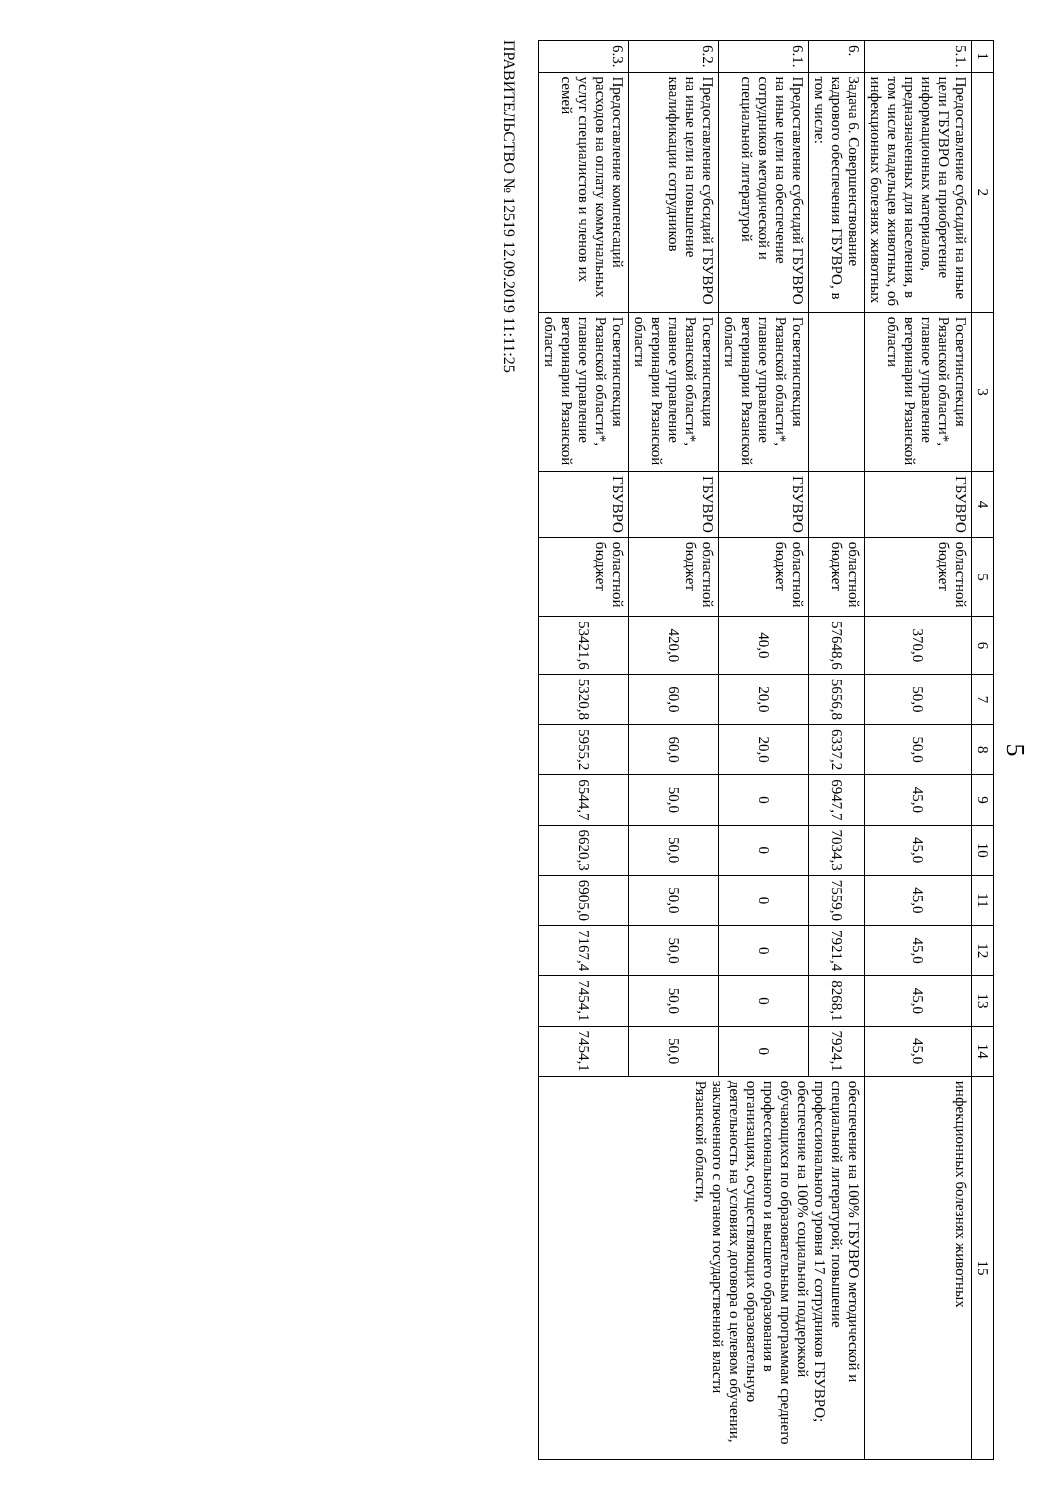5
| 1 | 2 | 3 | 4 | 5 | 6 | 7 | 8 | 9 | 10 | 11 | 12 | 13 | 14 | 15 |
| --- | --- | --- | --- | --- | --- | --- | --- | --- | --- | --- | --- | --- | --- | --- |
| 5.1. | Предоставление субсидий на иные цели ГБУВРО на приобретение информационных материалов, предназначенных для населения, в том числе владельцев животных, об инфекционных болезнях животных | Госветинспекция Рязанской области*, главное управление ветеринарии Рязанской области | ГБУВРО | областной бюджет | 370,0 | 50,0 | 50,0 | 45,0 | 45,0 | 45,0 | 45,0 | 45,0 | 45,0 | инфекционных болезнях животных |
| 6. | Задача 6. Совершенствование кадрового обеспечения ГБУВРО, в том числе: | | | областной бюджет | 57648,6 | 5656,8 | 6337,2 | 6947,7 | 7034,3 | 7559,0 | 7921,4 | 8268,1 | 7924,1 | обеспечение на 100% ГБУВРО методической и специальной литературой; повышение профессионального уровня 17 сотрудников ГБУВРО; обеспечение на 100% социальной поддержкой обучающихся по образовательным программам среднего профессионального и высшего образования в организациях, осуществляющих образовательную деятельность на условиях договора о целевом обучении, заключенного с органом государственной власти Рязанской области, |
| 6.1. | Предоставление субсидий ГБУВРО на иные цели на обеспечение сотрудников методической и специальной литературой | Госветинспекция Рязанской области*, главное управление ветеринарии Рязанской области | ГБУВРО | областной бюджет | 40,0 | 20,0 | 20,0 | 0 | 0 | 0 | 0 | 0 | 0 | |
| 6.2. | Предоставление субсидий ГБУВРО на иные цели на повышение квалификации сотрудников | Госветинспекция Рязанской области*, главное управление ветеринарии Рязанской области | ГБУВРО | областной бюджет | 420,0 | 60,0 | 60,0 | 50,0 | 50,0 | 50,0 | 50,0 | 50,0 | 50,0 | |
| 6.3. | Предоставление компенсаций расходов на оплату коммунальных услуг специалистов и членов их семей | Госветинспекция Рязанской области*, главное управление ветеринарии Рязанской области | ГБУВРО | областной бюджет | 53421,6 | 5320,8 | 5955,2 | 6544,7 | 6620,3 | 6905,0 | 7167,4 | 7454,1 | 7454,1 | |
ПРАВИТЕЛЬСТВО № 12519 12.09.2019 11:11:25